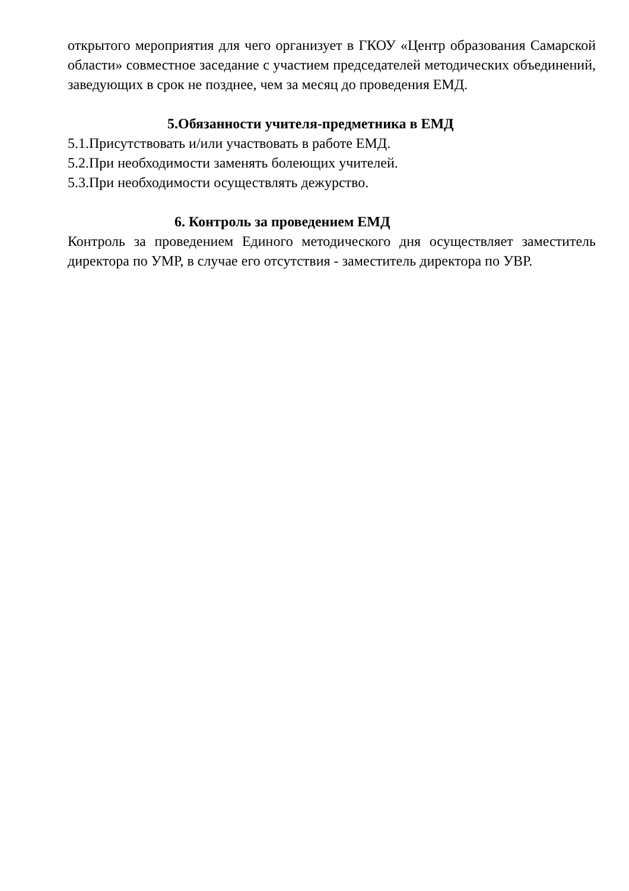открытого мероприятия для чего организует в ГКОУ «Центр образования Самарской области» совместное заседание с участием председателей методических объединений, заведующих в срок не позднее, чем за месяц до проведения ЕМД.
5.Обязанности учителя-предметника в ЕМД
5.1.Присутствовать и/или участвовать в работе ЕМД.
5.2.При необходимости заменять болеющих учителей.
5.3.При необходимости осуществлять дежурство.
6. Контроль за проведением ЕМД
Контроль за проведением Единого методического дня осуществляет заместитель директора по УМР, в случае его отсутствия - заместитель директора по УВР.